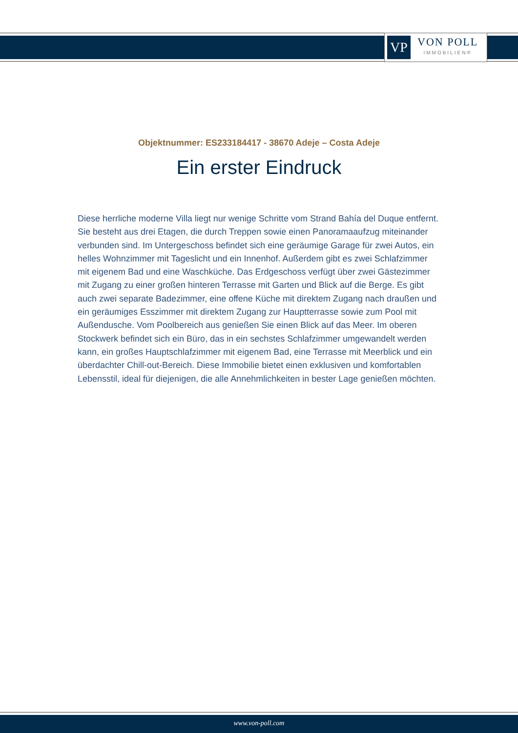VP
VON POLL
IMMOBILIEN®
Objektnummer: ES233184417 - 38670 Adeje – Costa Adeje
Ein erster Eindruck
Diese herrliche moderne Villa liegt nur wenige Schritte vom Strand Bahía del Duque entfernt. Sie besteht aus drei Etagen, die durch Treppen sowie einen Panoramaaufzug miteinander verbunden sind. Im Untergeschoss befindet sich eine geräumige Garage für zwei Autos, ein helles Wohnzimmer mit Tageslicht und ein Innenhof. Außerdem gibt es zwei Schlafzimmer mit eigenem Bad und eine Waschküche. Das Erdgeschoss verfügt über zwei Gästezimmer mit Zugang zu einer großen hinteren Terrasse mit Garten und Blick auf die Berge. Es gibt auch zwei separate Badezimmer, eine offene Küche mit direktem Zugang nach draußen und ein geräumiges Esszimmer mit direktem Zugang zur Hauptterrasse sowie zum Pool mit Außendusche. Vom Poolbereich aus genießen Sie einen Blick auf das Meer. Im oberen Stockwerk befindet sich ein Büro, das in ein sechstes Schlafzimmer umgewandelt werden kann, ein großes Hauptschlafzimmer mit eigenem Bad, eine Terrasse mit Meerblick und ein überdachter Chill-out-Bereich. Diese Immobilie bietet einen exklusiven und komfortablen Lebensstil, ideal für diejenigen, die alle Annehmlichkeiten in bester Lage genießen möchten.
www.von-poll.com